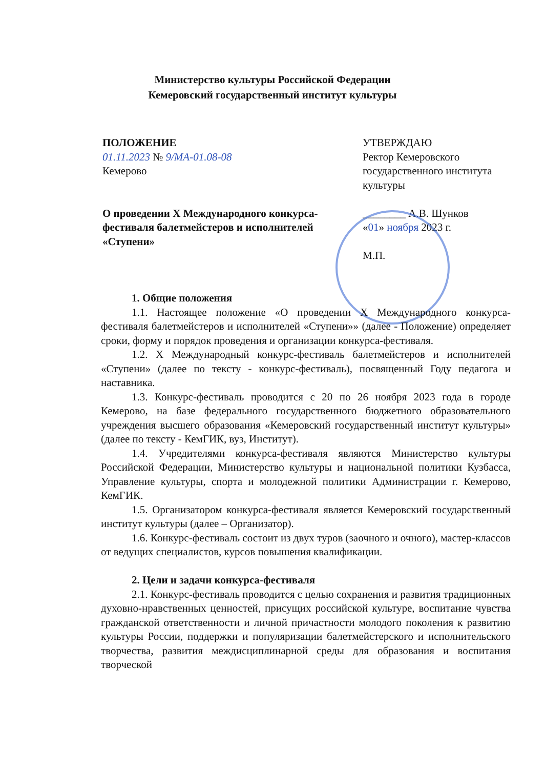Министерство культуры Российской Федерации
Кемеровский государственный институт культуры
ПОЛОЖЕНИЕ
01.11.2023 № 9/МА-01.08-08
Кемерово
О проведении X Международного конкурса-фестиваля балетмейстеров и исполнителей «Ступени»
УТВЕРЖДАЮ
Ректор Кемеровского государственного института культуры
________ А.В. Шунков
«01» ноября 2023 г.
М.П.
1. Общие положения
1.1. Настоящее положение «О проведении X Международного конкурса-фестиваля балетмейстеров и исполнителей «Ступени»» (далее - Положение) определяет сроки, форму и порядок проведения и организации конкурса-фестиваля.
1.2. X Международный конкурс-фестиваль балетмейстеров и исполнителей «Ступени» (далее по тексту - конкурс-фестиваль), посвященный Году педагога и наставника.
1.3. Конкурс-фестиваль проводится с 20 по 26 ноября 2023 года в городе Кемерово, на базе федерального государственного бюджетного образовательного учреждения высшего образования «Кемеровский государственный институт культуры» (далее по тексту - КемГИК, вуз, Институт).
1.4. Учредителями конкурса-фестиваля являются Министерство культуры Российской Федерации, Министерство культуры и национальной политики Кузбасса, Управление культуры, спорта и молодежной политики Администрации г. Кемерово, КемГИК.
1.5. Организатором конкурса-фестиваля является Кемеровский государственный институт культуры (далее – Организатор).
1.6. Конкурс-фестиваль состоит из двух туров (заочного и очного), мастер-классов от ведущих специалистов, курсов повышения квалификации.
2. Цели и задачи конкурса-фестиваля
2.1. Конкурс-фестиваль проводится с целью сохранения и развития традиционных духовно-нравственных ценностей, присущих российской культуре, воспитание чувства гражданской ответственности и личной причастности молодого поколения к развитию культуры России, поддержки и популяризации балетмейстерского и исполнительского творчества, развития междисциплинарной среды для образования и воспитания творческой